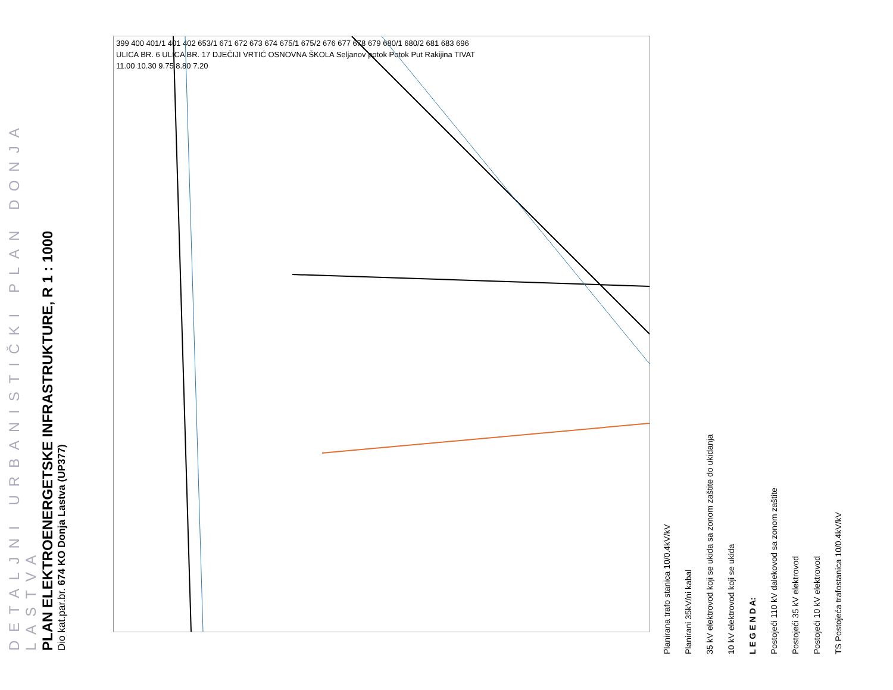DETALJNI URBANISTIČKI PLAN DONJA LASTVA
PLAN ELEKTROENERGETSKE INFRASTRUKTURE, R 1 : 1000
Dio kat.par.br. 674 KO Donja Lastva (UP377)
399 400 401/1 401 402 653/1 671 672 673 674 675/1 675/2 676 677 678 679 680/1 680/2 681 683 696
ULICA BR. 6 ULICA BR. 17 DJEČIJI VRTIĆ OSNOVNA ŠKOLA Seljanov potok Potok Put Rakijina TIVAT
11.00 10.30 9.75 8.80 7.20
Planirana trafo stanica 10/0.4kV/kV
Planirani 35kV/ni kabal
35 kV elektrovod koji se ukida sa zonom zaštite do ukidanja
10 kV elektrovod koji se ukida
L E G E N D A:
Postojeći 110 kV dalekovod sa zonom zaštite
Postojeći 35 kV elektrovod
Postojeći 10 kV elektrovod
TS Postojeća trafostanica 10/0.4kV/kV